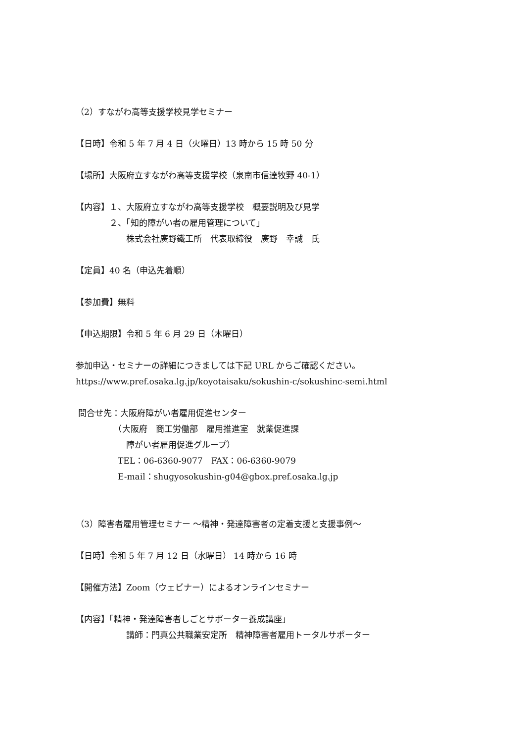（2）すながわ高等支援学校見学セミナー
【日時】令和 5 年 7 月 4 日（火曜日）13 時から 15 時 50 分
【場所】大阪府立すながわ高等支援学校（泉南市信達牧野 40-1）
【内容】１、大阪府立すながわ高等支援学校　概要説明及び見学
　　　　２、「知的障がい者の雇用管理について」
　　　　　　株式会社廣野鐵工所　代表取締役　廣野　幸誠　氏
【定員】40 名（申込先着順）
【参加費】無料
【申込期限】令和 5 年 6 月 29 日（木曜日）
参加申込・セミナーの詳細につきましては下記 URL からご確認ください。
https://www.pref.osaka.lg.jp/koyotaisaku/sokushin-c/sokushinc-semi.html
問合せ先：大阪府障がい者雇用促進センター
　　　　　（大阪府　商工労働部　雇用推進室　就業促進課
　　　　　　障がい者雇用促進グループ）
　　　　　TEL：06-6360-9077　FAX：06-6360-9079
　　　　　E-mail：shugyosokushin-g04@gbox.pref.osaka.lg.jp
（3）障害者雇用管理セミナー ～精神・発達障害者の定着支援と支援事例～
【日時】令和 5 年 7 月 12 日（水曜日） 14 時から 16 時
【開催方法】Zoom（ウェビナー）によるオンラインセミナー
【内容】「精神・発達障害者しごとサポーター養成講座」
　　　　　　講師：門真公共職業安定所　精神障害者雇用トータルサポーター